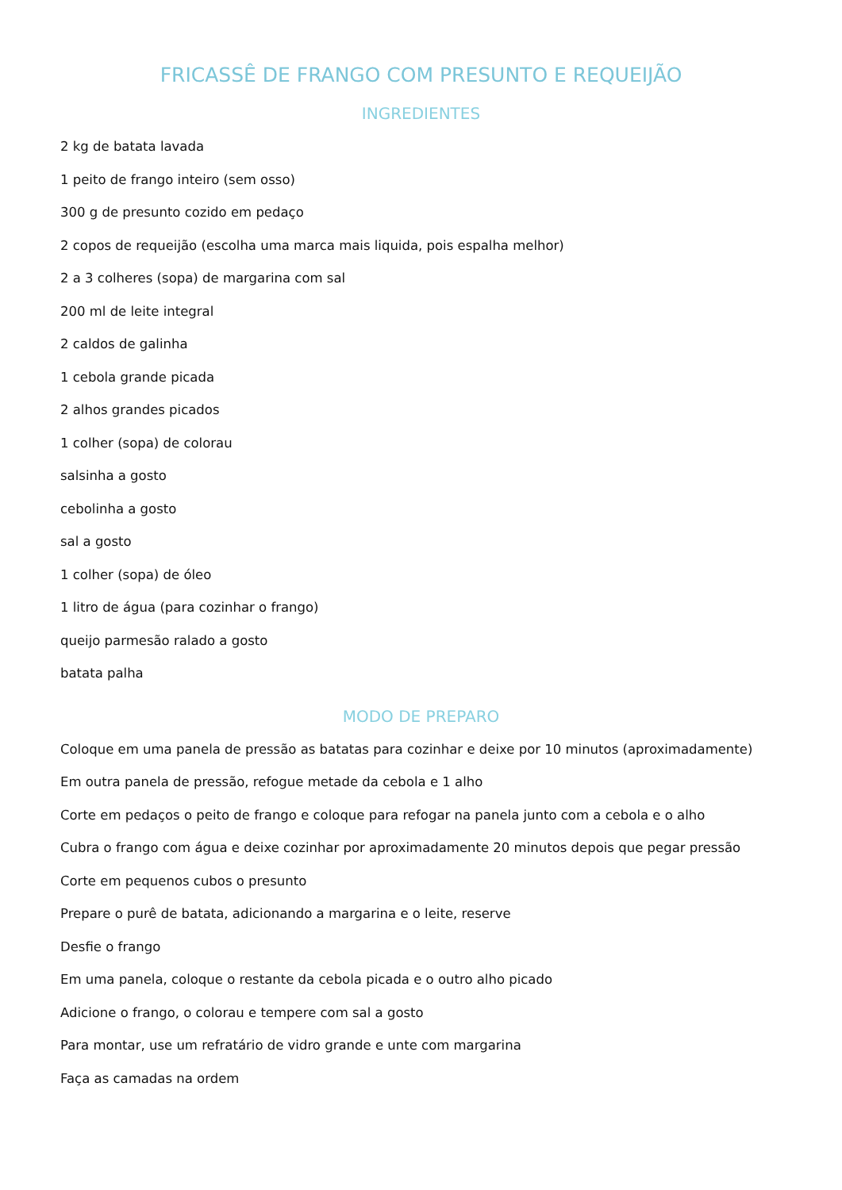FRICASSÊ DE FRANGO COM PRESUNTO E REQUEIJÃO
INGREDIENTES
2 kg de batata lavada
1 peito de frango inteiro (sem osso)
300 g de presunto cozido em pedaço
2 copos de requeijão (escolha uma marca mais liquida, pois espalha melhor)
2 a 3 colheres (sopa) de margarina com sal
200 ml de leite integral
2 caldos de galinha
1 cebola grande picada
2 alhos grandes picados
1 colher (sopa) de colorau
salsinha a gosto
cebolinha a gosto
sal a gosto
1 colher (sopa) de óleo
1 litro de água (para cozinhar o frango)
queijo parmesão ralado a gosto
batata palha
MODO DE PREPARO
Coloque em uma panela de pressão as batatas para cozinhar e deixe por 10 minutos (aproximadamente)
Em outra panela de pressão, refogue metade da cebola e 1 alho
Corte em pedaços o peito de frango e coloque para refogar na panela junto com a cebola e o alho
Cubra o frango com água e deixe cozinhar por aproximadamente 20 minutos depois que pegar pressão
Corte em pequenos cubos o presunto
Prepare o purê de batata, adicionando a margarina e o leite, reserve
Desfie o frango
Em uma panela, coloque o restante da cebola picada e o outro alho picado
Adicione o frango, o colorau e tempere com sal a gosto
Para montar, use um refratário de vidro grande e unte com margarina
Faça as camadas na ordem